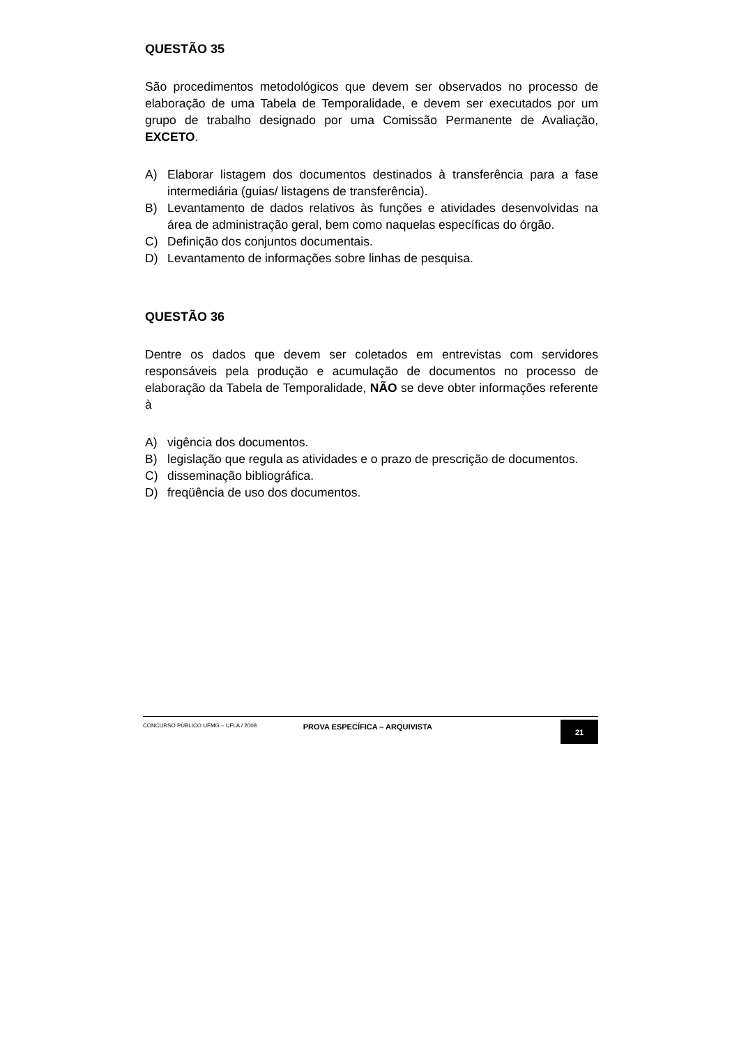QUESTÃO 35
São procedimentos metodológicos que devem ser observados no processo de elaboração de uma Tabela de Temporalidade, e devem ser executados por um grupo de trabalho designado por uma Comissão Permanente de Avaliação, EXCETO.
A) Elaborar listagem dos documentos destinados à transferência para a fase intermediária (guias/ listagens de transferência).
B) Levantamento de dados relativos às funções e atividades desenvolvidas na área de administração geral, bem como naquelas específicas do órgão.
C) Definição dos conjuntos documentais.
D) Levantamento de informações sobre linhas de pesquisa.
QUESTÃO 36
Dentre os dados que devem ser coletados em entrevistas com servidores responsáveis pela produção e acumulação de documentos no processo de elaboração da Tabela de Temporalidade, NÃO se deve obter informações referente à
A) vigência dos documentos.
B) legislação que regula as atividades e o prazo de prescrição de documentos.
C) disseminação bibliográfica.
D) freqüência de uso dos documentos.
CONCURSO PÚBLICO UFMG – UFLA / 2008
PROVA ESPECÍFICA – ARQUIVISTA
21